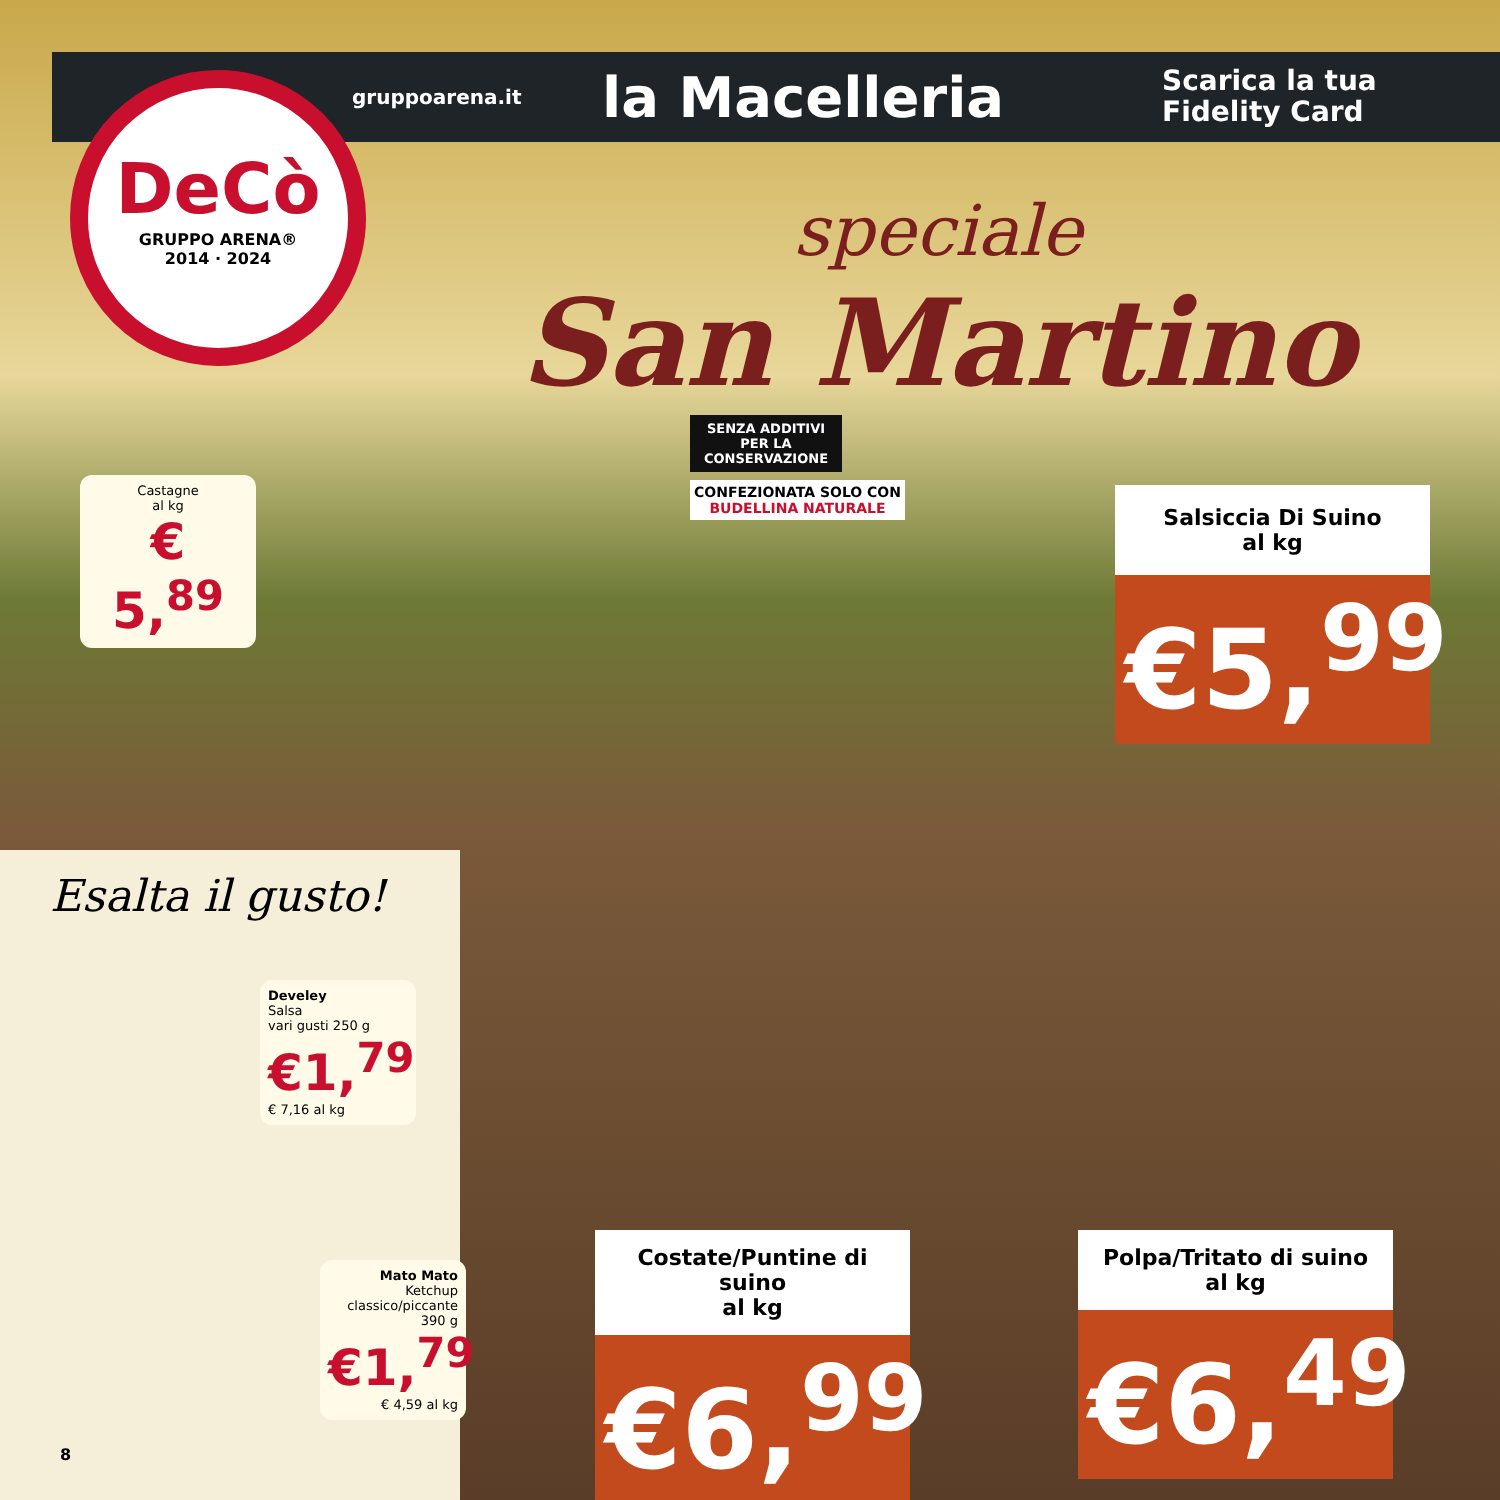gruppoarena.it la Macelleria Scarica la tua
Fidelity Card
DeCò
GRUPPO ARENA®
2014 · 2024
speciale
San Martino
Castagne
al kg
€ 5,<sup>89</sup>
SENZA ADDITIVI PER LA CONSERVAZIONE
CONFEZIONATA SOLO CON
BUDELLINA NATURALE
Salsiccia Di Suino
al kg
€5,<sup>99</sup>
Esalta il gusto!
Develey
Salsa
vari gusti 250 g
€1,<sup>79</sup>
€ 7,16 al kg
Mato Mato
Ketchup
classico/piccante
390 g
€1,<sup>79</sup>
€ 4,59 al kg
8
Costate/Puntine di suino
al kg
€6,<sup>99</sup>
Polpa/Tritato di suino
al kg
€6,<sup>49</sup>